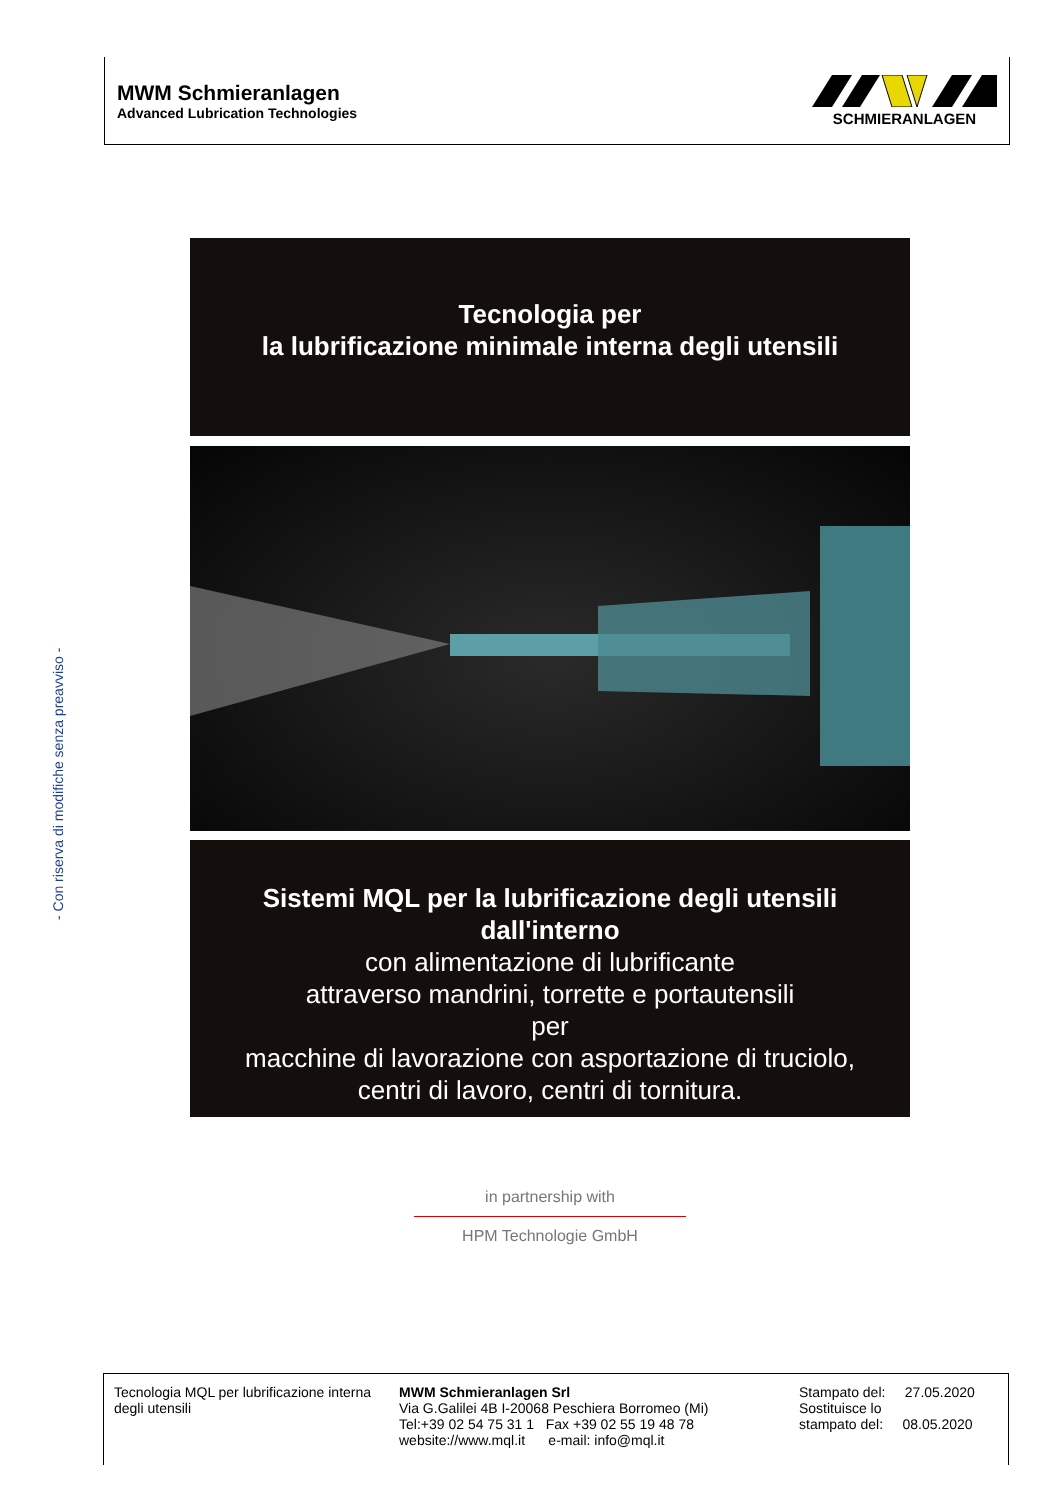MWM Schmieranlagen
Advanced Lubrication Technologies
SCHMIERANLAGEN
- Con riserva di modifiche senza preavviso -
Tecnologia per
la lubrificazione minimale interna degli utensili
Sistemi MQL per la lubrificazione degli utensili dall'interno
con alimentazione di lubrificante
attraverso mandrini, torrette e portautensili
per
macchine di lavorazione con asportazione di truciolo,
centri di lavoro, centri di tornitura.
in partnership with
HPM Technologie GmbH
Tecnologia MQL per lubrificazione interna degli utensili
MWM Schmieranlagen Srl
Via G.Galilei 4B I-20068 Peschiera Borromeo (Mi)
Tel:+39 02 54 75 31 1 Fax +39 02 55 19 48 78
website://www.mql.it e-mail: info@mql.it
Stampato del: 27.05.2020
Sostituisce lo
stampato del: 08.05.2020